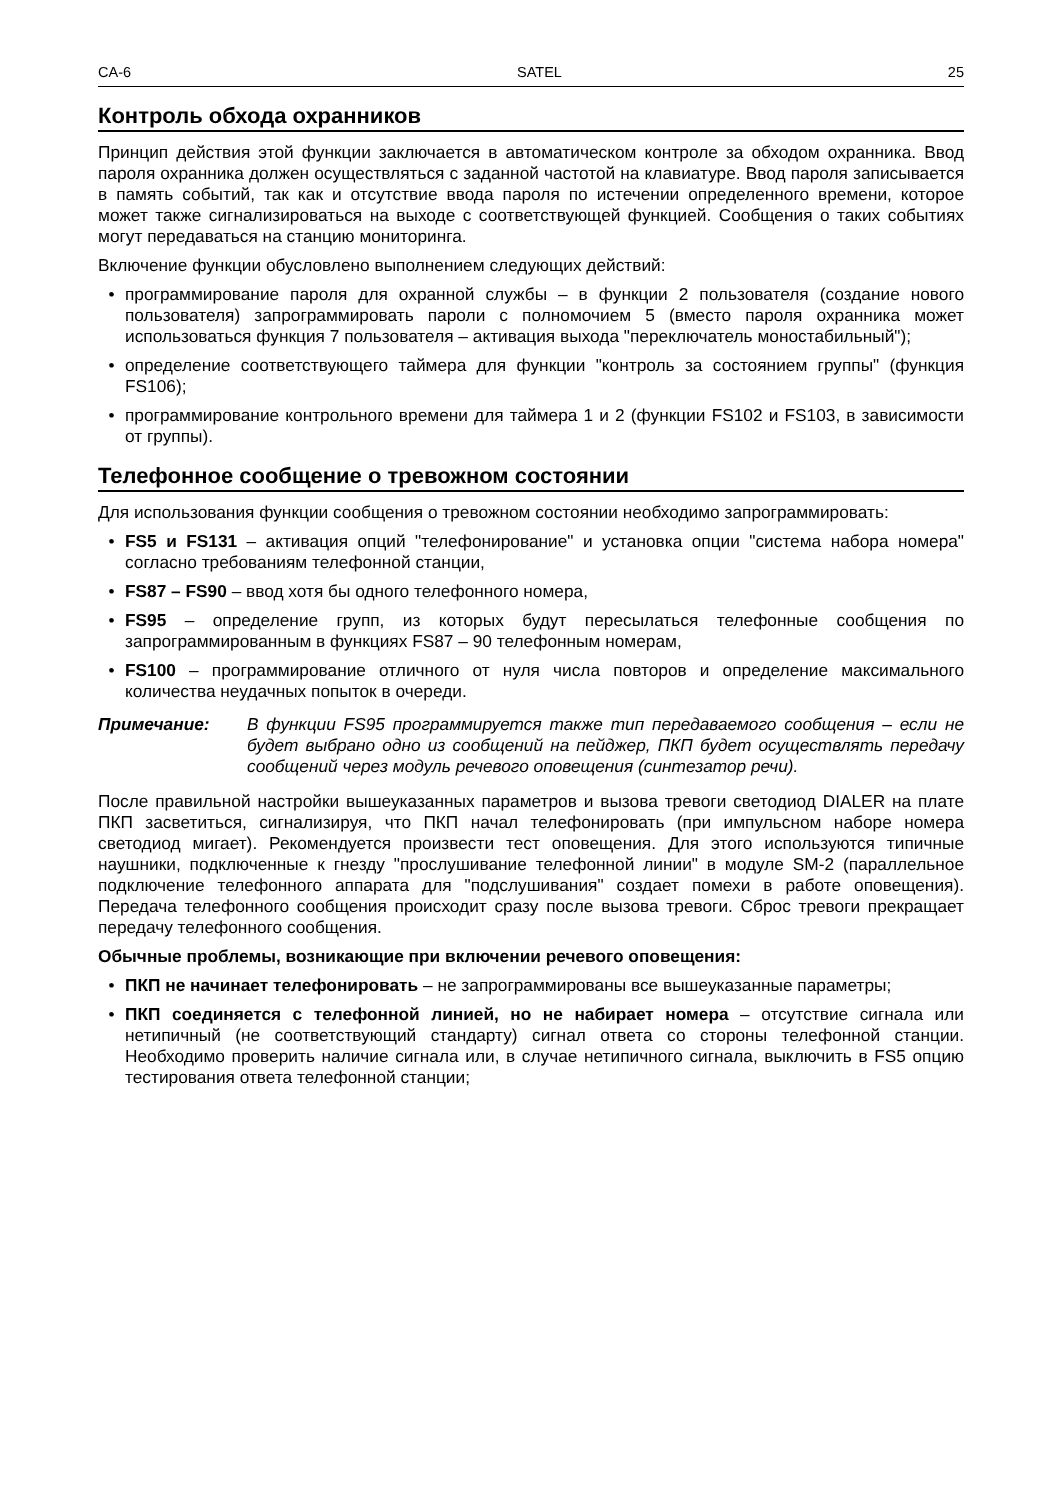CA-6 SATEL 25
Контроль обхода охранников
Принцип действия этой функции заключается в автоматическом контроле за обходом охранника. Ввод пароля охранника должен осуществляться с заданной частотой на клавиатуре. Ввод пароля записывается в память событий, так как и отсутствие ввода пароля по истечении определенного времени, которое может также сигнализироваться на выходе с соответствующей функцией. Сообщения о таких событиях могут передаваться на станцию мониторинга.
Включение функции обусловлено выполнением следующих действий:
• программирование пароля для охранной службы – в функции 2 пользователя (создание нового пользователя) запрограммировать пароли с полномочием 5 (вместо пароля охранника может использоваться функция 7 пользователя – активация выхода "переключатель моностабильный");
• определение соответствующего таймера для функции "контроль за состоянием группы" (функция FS106);
• программирование контрольного времени для таймера 1 и 2 (функции FS102 и FS103, в зависимости от группы).
Телефонное сообщение о тревожном состоянии
Для использования функции сообщения о тревожном состоянии необходимо запрограммировать:
• FS5 и FS131 – активация опций "телефонирование" и установка опции "система набора номера" согласно требованиям телефонной станции,
• FS87 – FS90 – ввод хотя бы одного телефонного номера,
• FS95 – определение групп, из которых будут пересылаться телефонные сообщения по запрограммированным в функциях FS87 – 90 телефонным номерам,
• FS100 – программирование отличного от нуля числа повторов и определение максимального количества неудачных попыток в очереди.
Примечание: В функции FS95 программируется также тип передаваемого сообщения – если не будет выбрано одно из сообщений на пейджер, ПКП будет осуществлять передачу сообщений через модуль речевого оповещения (синтезатор речи).
После правильной настройки вышеуказанных параметров и вызова тревоги светодиод DIALER на плате ПКП засветиться, сигнализируя, что ПКП начал телефонировать (при импульсном наборе номера светодиод мигает). Рекомендуется произвести тест оповещения. Для этого используются типичные наушники, подключенные к гнезду "прослушивание телефонной линии" в модуле SM-2 (параллельное подключение телефонного аппарата для "подслушивания" создает помехи в работе оповещения). Передача телефонного сообщения происходит сразу после вызова тревоги. Сброс тревоги прекращает передачу телефонного сообщения.
Обычные проблемы, возникающие при включении речевого оповещения:
• ПКП не начинает телефонировать – не запрограммированы все вышеуказанные параметры;
• ПКП соединяется с телефонной линией, но не набирает номера – отсутствие сигнала или нетипичный (не соответствующий стандарту) сигнал ответа со стороны телефонной станции. Необходимо проверить наличие сигнала или, в случае нетипичного сигнала, выключить в FS5 опцию тестирования ответа телефонной станции;